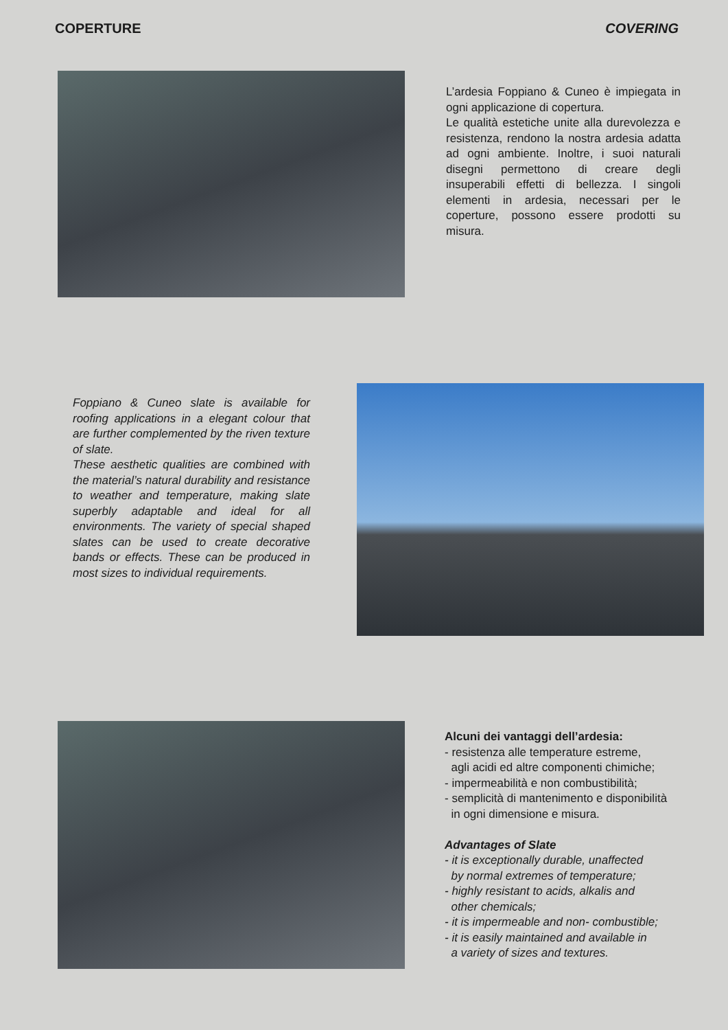COPERTURE COVERING
L’ardesia Foppiano & Cuneo è impiegata in ogni applicazione di copertura.
Le qualità estetiche unite alla durevolezza e resistenza, rendono la nostra ardesia adatta ad ogni ambiente. Inoltre, i suoi naturali disegni permettono di creare degli insuperabili effetti di bellezza. I singoli elementi in ardesia, necessari per le coperture, possono essere prodotti su misura.
Foppiano & Cuneo slate is available for roofing applications in a elegant colour that are further complemented by the riven texture of slate.
These aesthetic qualities are combined with the material’s natural durability and resistance to weather and temperature, making slate superbly adaptable and ideal for all environments. The variety of special shaped slates can be used to create decorative bands or effects. These can be produced in most sizes to individual requirements.
Alcuni dei vantaggi dell’ardesia:
- resistenza alle temperature estreme,
agli acidi ed altre componenti chimiche;
- impermeabilità e non combustibilità;
- semplicità di mantenimento e disponibilità
in ogni dimensione e misura.
Advantages of Slate
- it is exceptionally durable, unaffected
by normal extremes of temperature;
- highly resistant to acids, alkalis and
other chemicals;
- it is impermeable and non- combustible;
- it is easily maintained and available in
a variety of sizes and textures.